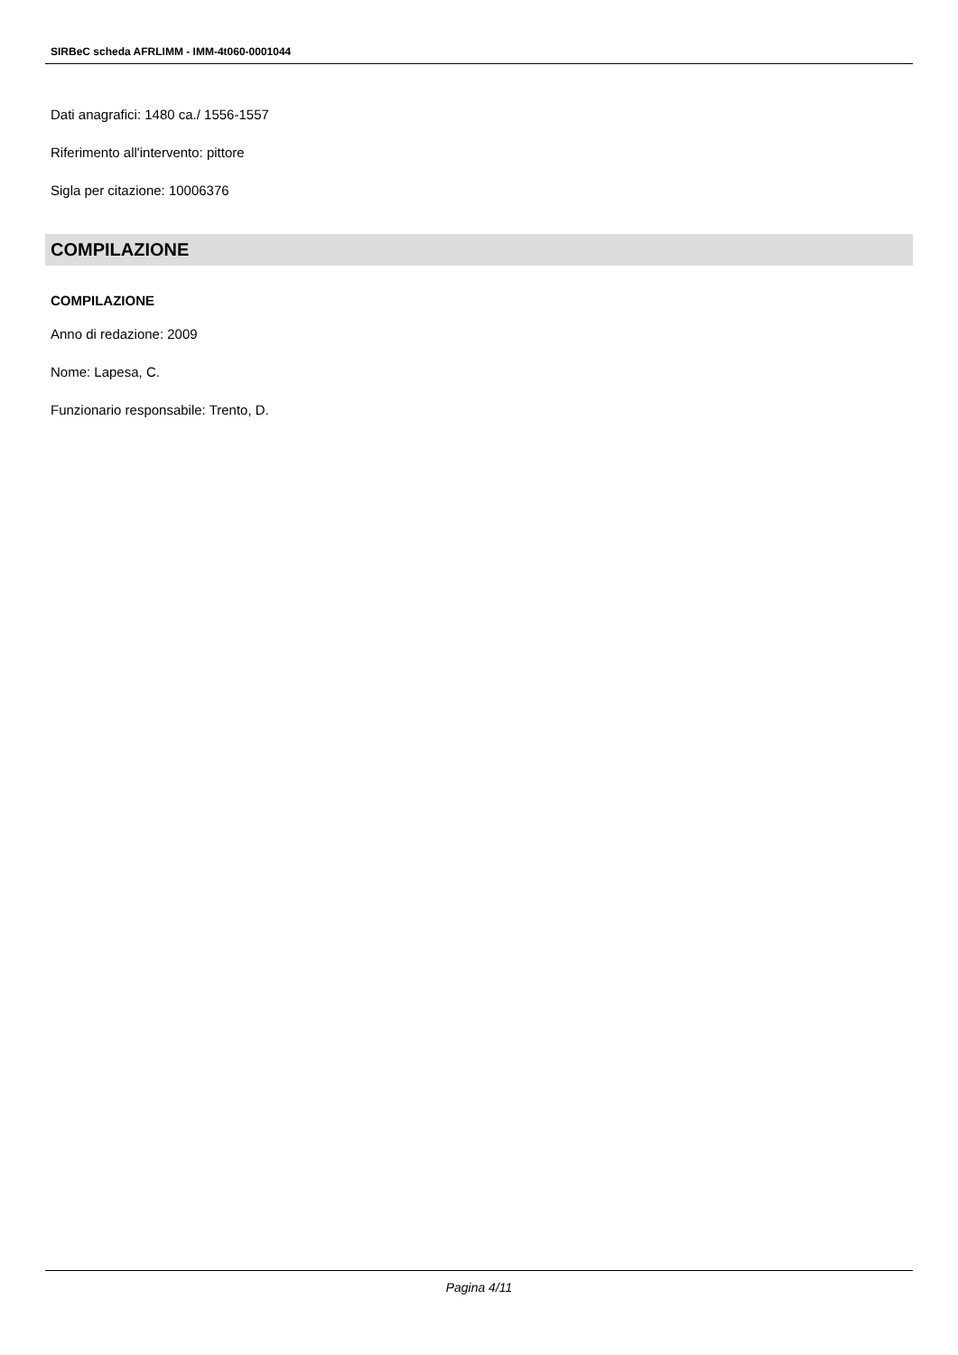SIRBeC scheda AFRLIMM - IMM-4t060-0001044
Dati anagrafici: 1480 ca./ 1556-1557
Riferimento all'intervento: pittore
Sigla per citazione: 10006376
COMPILAZIONE
COMPILAZIONE
Anno di redazione: 2009
Nome: Lapesa, C.
Funzionario responsabile: Trento, D.
Pagina 4/11